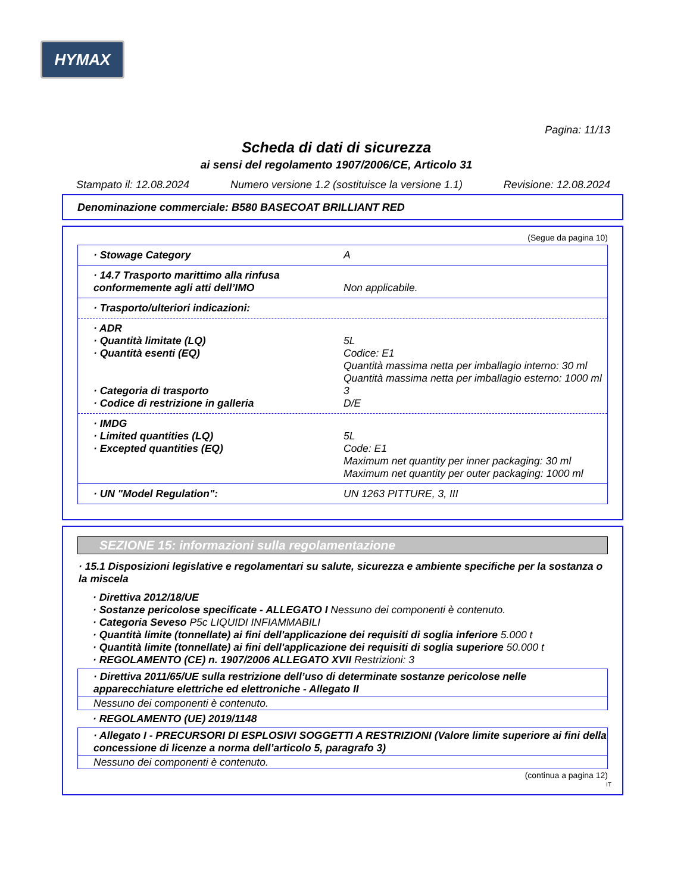HYMAX
Pagina: 11/13
Scheda di dati di sicurezza
ai sensi del regolamento 1907/2006/CE, Articolo 31
Stampato il: 12.08.2024 Numero versione 1.2 (sostituisce la versione 1.1) Revisione: 12.08.2024
Denominazione commerciale: B580 BASECOAT BRILLIANT RED
(Segue da pagina 10)
· Stowage Category A
· 14.7 Trasporto marittimo alla rinfusa conformemente agli atti dell’IMO
Non applicabile.
· Trasporto/ulteriori indicazioni:
· ADR
· Quantità limitate (LQ) 5L
· Quantità esenti (EQ) Codice: E1
Quantità massima netta per imballagio interno: 30 ml
Quantità massima netta per imballagio esterno: 1000 ml
· Categoria di trasporto 3
· Codice di restrizione in galleria D/E
· IMDG
· Limited quantities (LQ) 5L
· Excepted quantities (EQ) Code: E1
Maximum net quantity per inner packaging: 30 ml
Maximum net quantity per outer packaging: 1000 ml
· UN "Model Regulation": UN 1263 PITTURE, 3, III
SEZIONE 15: informazioni sulla regolamentazione
· 15.1 Disposizioni legislative e regolamentari su salute, sicurezza e ambiente specifiche per la sostanza o la miscela
· Direttiva 2012/18/UE
· Sostanze pericolose specificate - ALLEGATO I Nessuno dei componenti è contenuto.
· Categoria Seveso P5c LIQUIDI INFIAMMABILI
· Quantità limite (tonnellate) ai fini dell'applicazione dei requisiti di soglia inferiore 5.000 t
· Quantità limite (tonnellate) ai fini dell'applicazione dei requisiti di soglia superiore 50.000 t
· REGOLAMENTO (CE) n. 1907/2006 ALLEGATO XVII Restrizioni: 3
· Direttiva 2011/65/UE sulla restrizione dell’uso di determinate sostanze pericolose nelle apparecchiature elettriche ed elettroniche - Allegato II
Nessuno dei componenti è contenuto.
· REGOLAMENTO (UE) 2019/1148
· Allegato I - PRECURSORI DI ESPLOSIVI SOGGETTI A RESTRIZIONI (Valore limite superiore ai fini della concessione di licenze a norma dell’articolo 5, paragrafo 3)
Nessuno dei componenti è contenuto.
(continua a pagina 12)
IT